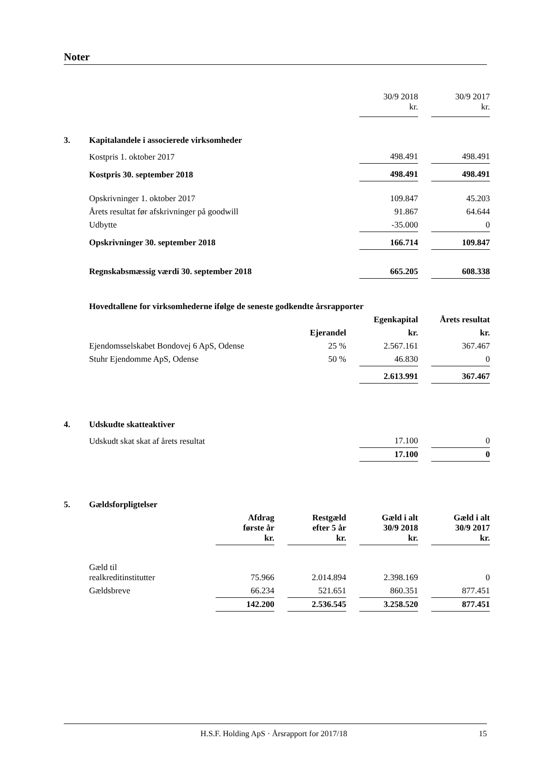Noter
| | | 30/9 2018 kr. | | 30/9 2017 kr. |
| 3. | Kapitalandele i associerede virksomheder | | | |
| | Kostpris 1. oktober 2017 | 498.491 | | 498.491 |
| | Kostpris 30. september 2018 | 498.491 | | 498.491 |
| | Opskrivninger 1. oktober 2017 | 109.847 | | 45.203 |
| | Årets resultat før afskrivninger på goodwill | 91.867 | | 64.644 |
| | Udbytte | -35.000 | | 0 |
| | Opskrivninger 30. september 2018 | 166.714 | | 109.847 |
| | Regnskabsmæssig værdi 30. september 2018 | 665.205 | | 608.338 |
| | Hovedtallene for virksomhederne ifølge de seneste godkendte årsrapporter | | | | | |
| | | | | Egenkapital | | Årets resultat |
| | | Ejerandel | | kr. | | kr. |
| | Ejendomsselskabet Bondovej 6 ApS, Odense | 25 % | | 2.567.161 | | 367.467 |
| | Stuhr Ejendomme ApS, Odense | 50 % | | 46.830 | | 0 |
| | | | | 2.613.991 | | 367.467 |
| 4. | Udskudte skatteaktiver | | | |
| | Udskudt skat skat af årets resultat | 17.100 | | 0 |
| | | 17.100 | | 0 |
| 5. | Gældsforpligtelser | | | | | | | |
| | | Afdrag første år kr. | | Restgæld efter 5 år kr. | | Gæld i alt 30/9 2018 kr. | | Gæld i alt 30/9 2017 kr. |
| | Gæld til realkreditinstitutter | 75.966 | | 2.014.894 | | 2.398.169 | | 0 |
| | Gældsbreve | 66.234 | | 521.651 | | 860.351 | | 877.451 |
| | | 142.200 | | 2.536.545 | | 3.258.520 | | 877.451 |
H.S.F. Holding ApS · Årsrapport for 2017/18 15